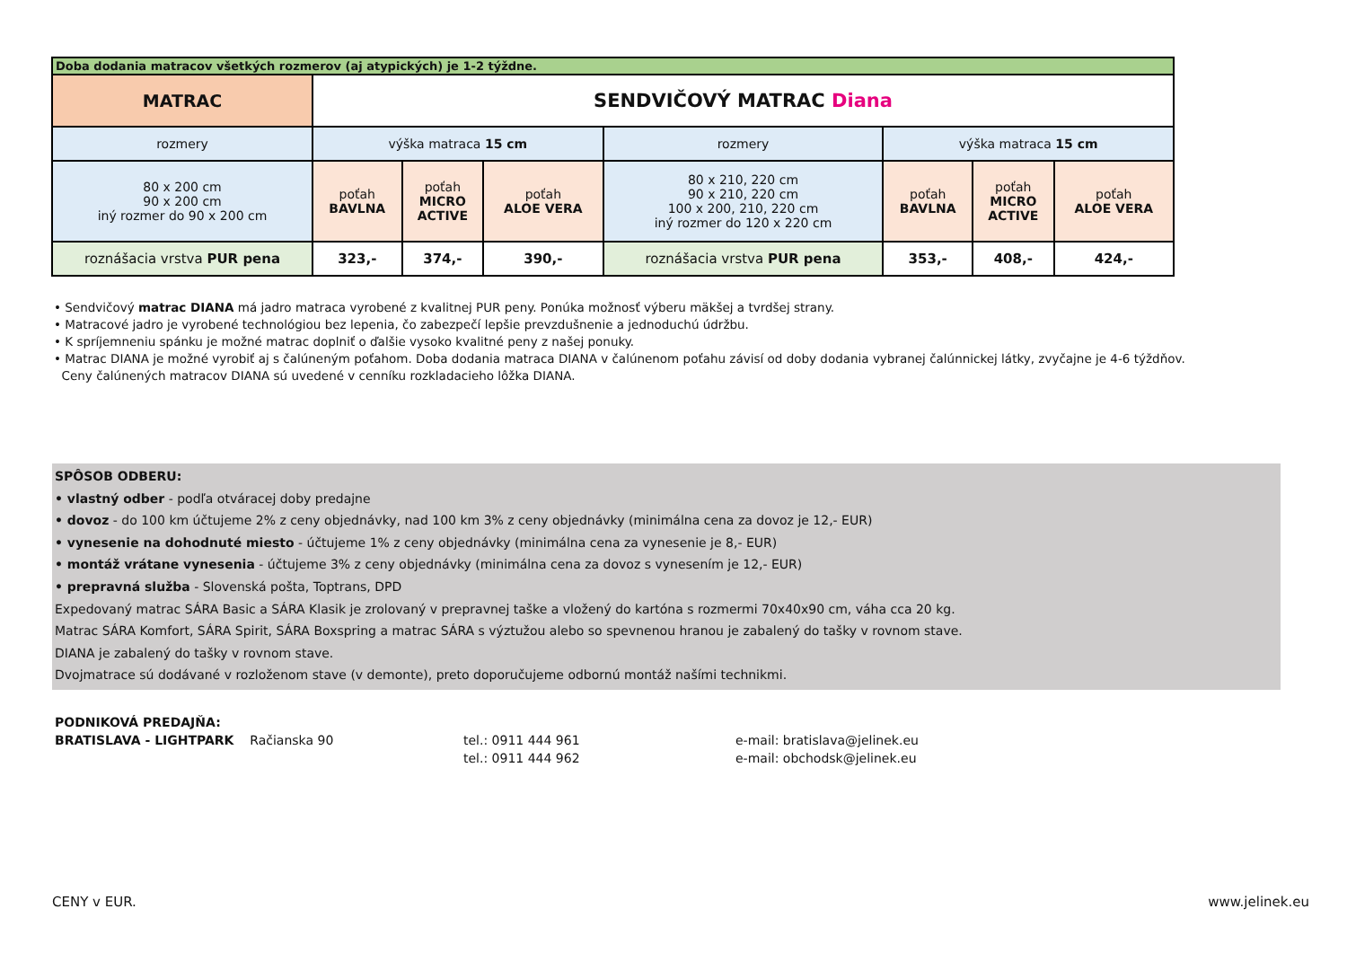| Doba dodania matracov všetkých rozmerov (aj atypických) je 1-2 týždne. | | | | | | | |
| MATRAC | SENDVIČOVÝ MATRAC Diana | | | | | | |
| rozmery | výška matraca 15 cm | | | rozmery | výška matraca 15 cm | | |
| 80 x 200 cm 90 x 200 cm iný rozmer do 90 x 200 cm | poťah BAVLNA | poťah MICRO ACTIVE | poťah ALOE VERA | 80 x 210, 220 cm 90 x 210, 220 cm 100 x 200, 210, 220 cm iný rozmer do 120 x 220 cm | poťah BAVLNA | poťah MICRO ACTIVE | poťah ALOE VERA |
| roznášacia vrstva PUR pena | 323,- | 374,- | 390,- | roznášacia vrstva PUR pena | 353,- | 408,- | 424,- |
• Sendvičový matrac DIANA má jadro matraca vyrobené z kvalitnej PUR peny. Ponúka možnosť výberu mäkšej a tvrdšej strany.
• Matracové jadro je vyrobené technológiou bez lepenia, čo zabezpečí lepšie prevzdušnenie a jednoduchú údržbu.
• K spríjemneniu spánku je možné matrac doplniť o ďalšie vysoko kvalitné peny z našej ponuky.
• Matrac DIANA je možné vyrobiť aj s čalúneným poťahom. Doba dodania matraca DIANA v čalúnenom poťahu závisí od doby dodania vybranej čalúnnickej látky, zvyčajne je 4-6 týždňov.
Ceny čalúnených matracov DIANA sú uvedené v cenníku rozkladacieho lôžka DIANA.
SPÔSOB ODBERU:
• vlastný odber - podľa otváracej doby predajne
• dovoz - do 100 km účtujeme 2% z ceny objednávky, nad 100 km 3% z ceny objednávky (minimálna cena za dovoz je 12,- EUR)
• vynesenie na dohodnuté miesto - účtujeme 1% z ceny objednávky (minimálna cena za vynesenie je 8,- EUR)
• montáž vrátane vynesenia - účtujeme 3% z ceny objednávky (minimálna cena za dovoz s vynesením je 12,- EUR)
• prepravná služba - Slovenská pošta, Toptrans, DPD
Expedovaný matrac SÁRA Basic a SÁRA Klasik je zrolovaný v prepravnej taške a vložený do kartóna s rozmermi 70x40x90 cm, váha cca 20 kg.
Matrac SÁRA Komfort, SÁRA Spirit, SÁRA Boxspring a matrac SÁRA s výztužou alebo so spevnenou hranou je zabalený do tašky v rovnom stave.
DIANA je zabalený do tašky v rovnom stave.
Dvojmatrace sú dodávané v rozloženom stave (v demonte), preto doporučujeme odbornú montáž našími technikmi.
PODNIKOVÁ PREDAJŇA:
BRATISLAVA - LIGHTPARK Račianska 90
tel.: 0911 444 961
tel.: 0911 444 962
e-mail: bratislava@jelinek.eu
e-mail: obchodsk@jelinek.eu
CENY v EUR. www.jelinek.eu